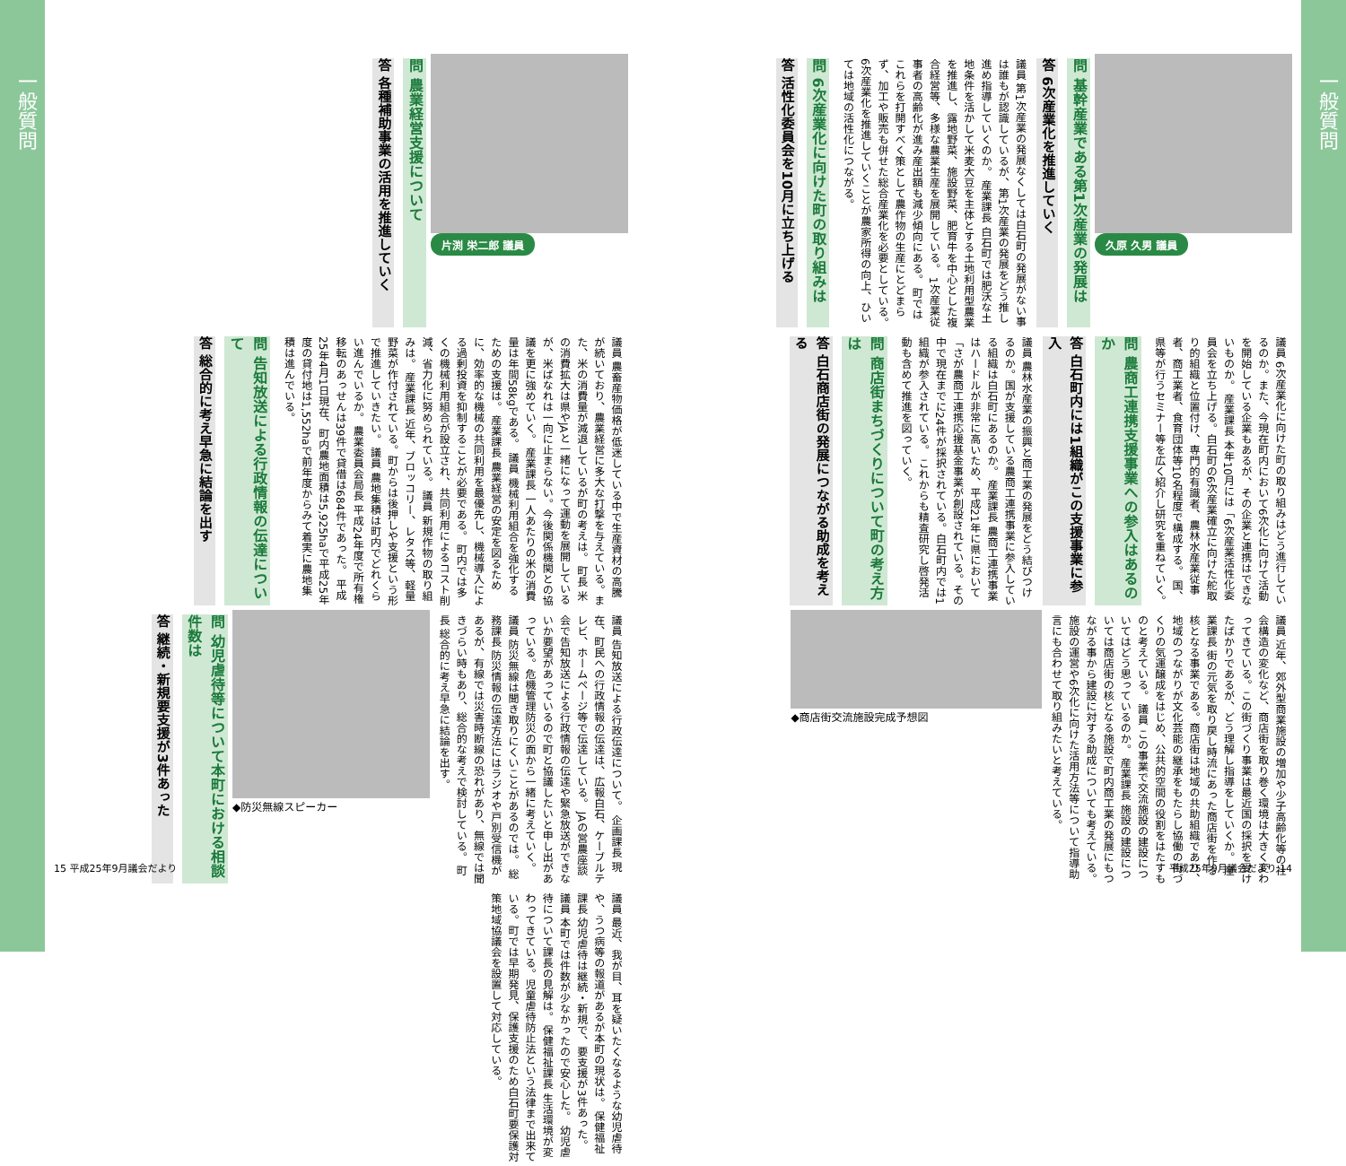一般質問 一般質問
久原 久男 議員
問 基幹産業である第1次産業の発展は
答 6次産業化を推進していく
議員 第1次産業の発展なくしては白石町の発展がない事は誰もが認識しているが、第1次産業の発展をどう推し進め指導していくのか。 産業課長 白石町では肥沃な土地条件を活かして米麦大豆を主体とする土地利用型農業を推進し、露地野菜、施設野菜、肥育牛を中心とした複合経営等、多様な農業生産を展開している。 1次産業従事者の高齢化が進み産出額も減少傾向にある。 町ではこれらを打開すべく策として農作物の生産にとどまらず、加工や販売も併せた総合産業化を必要としている。6次産業化を推進していくことが農家所得の向上、ひいては地域の活性化につながる。
問 6次産業化に向けた町の取り組みは
答 活性化委員会を10月に立ち上げる
議員 6次産業化に向けた町の取り組みはどう進行しているのか。また、今現在町内において6次化に向けて活動を開始している企業もあるが、その企業と連携はできないものか。 産業課長 本年10月には「6次産業活性化委員会を立ち上げる。白石町の6次産業確立に向けた舵取り的組織と位置付け、専門的有識者、農林水産業従事者、商工業者、食育団体等10名程度で構成する。 国、県等が行うセミナー等を広く紹介し研究を重ねていく。
問 農商工連携支援事業への参入はあるのか
答 白石町内には1組織がこの支援事業に参入
議員 農林水産業の振興と商工業の発展をどう結びつけるのか。国が支援している農商工連携事業に参入している組織は白石町にあるのか。 産業課長 農商工連携事業はハードルが非常に高いため、平成21年に県において「さが農商工連携応援基金事業が創設されている。その中で現在までに24件が採択されている。白石町内では1組織が参入されている。 これからも精査研究し啓発活動も含めて推進を図っていく。
問 商店街まちづくりについて町の考え方は
答 白石商店街の発展につながる助成を考える
議員 近年、郊外型商業施設の増加や少子高齢化等の社会構造の変化など、商店街を取り巻く環境は大きく変わってきている。この街づくり事業は最近国の採択を受けたばかりであるが、どう理解し指導をしていくか。 産業課長 街の元気を取り戻し時流にあった商店街を作る核となる事業である。商店街は地域の共助組織であり、地域のつながりが文化芸能の継承をもたらし協働の街づくりの気運醸成をはじめ、公共的空間の役割をはたすものと考えている。 議員 この事業で交流施設の建設についてはどう思っているのか。 産業課長 施設の建設については商店街の核となる施設で町内商工業の発展にもつながる事から建設に対する助成についても考えている。 施設の運営や6次化に向けた活用方法等について指導助言にも合わせて取り組みたいと考えている。
◆商店街交流施設完成予想図
平成25年9月議会だより 14
片渕 栄二郎 議員
問 農業経営支援について
答 各種補助事業の活用を推進していく
議員 農畜産物価格が低迷している中で生産資材の高騰が続いており、農業経営に多大な打撃を与えている。また、米の消費量が減退しているが町の考えは。 町長 米の消費拡大は県やJAと一緒になって運動を展開しているが、米ばなれは一向に止まらない。今後関係機関との協議を更に強めていく。 産業課長 一人あたりの米の消費量は年間58kgである。 議員 機械利用組合を強化するための支援は。 産業課長 農業経営の安定を図るために、効率的な機械の共同利用を最優先し、機械導入による過剰投資を抑制することが必要である。 町内では多くの機械利用組合が設立され、共同利用によるコスト削減、省力化に努められている。 議員 新規作物の取り組みは。 産業課長 近年、ブロッコリー、レタス等、軽量野菜が作付されている。町からは後押しや支援という形で推進していきたい。 議員 農地集積は町内でどれくらい進んでいるか。 農業委員会局長 平成24年度で所有権移転のあっせんは39件で貸借は684件であった。 平成25年4月1日現在、町内農地面積は5,925haで平成25年度の貸付地は1,552haで前年度からみて着実に農地集積は進んでいる。
問 告知放送による行政情報の伝達について
答 総合的に考え早急に結論を出す
議員 告知放送による行政伝達について。 企画課長 現在、町民への行政情報の伝達は、広報白石、ケーブルテレビ、ホームページ等で伝達している。 JAの営農座談会で告知放送による行政情報の伝達や緊急放送ができないか要望があっているので町と協議したいと申し出があっている。危機管理防災の面から一緒に考えていく。 議員 防災無線は聞き取りにくいことがあるのでは。 総務課長 防災情報の伝達方法にはラジオや戸別受信機があるが、有線では災害時断線の恐れがあり、無線では聞きづらい時もあり、総合的な考えで検討している。 町長 総合的に考え早急に結論を出す。
◆防災無線スピーカー
問 幼児虐待等について本町における相談件数は
答 継続・新規要支援が3件あった
議員 最近、我が目、耳を疑いたくなるような幼児虐待や、うつ病等の報道があるが本町の現状は。 保健福祉課長 幼児虐待は継続・新規で、要支援が3件あった。 議員 本町では件数が少なかったので安心した。 幼児虐待について課長の見解は。 保健福祉課長 生活環境が変わってきている。児童虐待防止法という法律まで出来ている。町では早期発見、保護支援のため白石町要保護対策地域協議会を設置して対応している。
15 平成25年9月議会だより